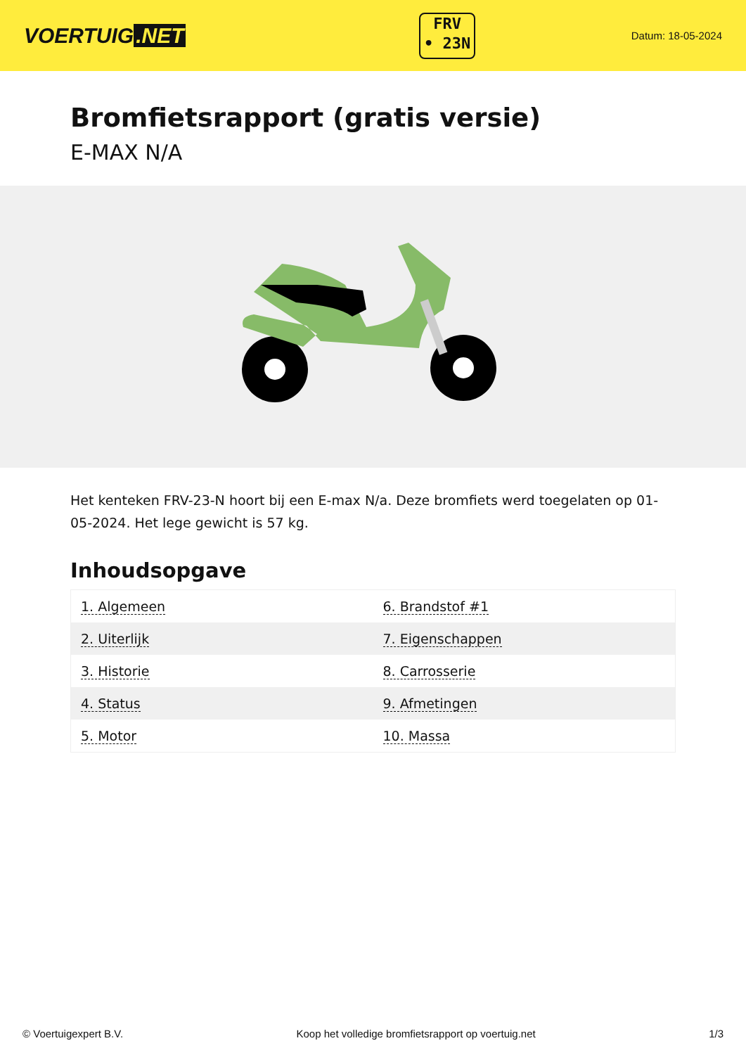VOERTUIG.NET
FRV
• 23N
Datum: 18-05-2024
Bromfietsrapport (gratis versie)
E-MAX N/A
Het kenteken FRV-23-N hoort bij een E-max N/a. Deze bromfiets werd toegelaten op 01-05-2024. Het lege gewicht is 57 kg.
Inhoudsopgave
| 1. Algemeen | 6. Brandstof #1 |
| 2. Uiterlijk | 7. Eigenschappen |
| 3. Historie | 8. Carrosserie |
| 4. Status | 9. Afmetingen |
| 5. Motor | 10. Massa |
© Voertuigexpert B.V. Koop het volledige bromfietsrapport op voertuig.net 1/3